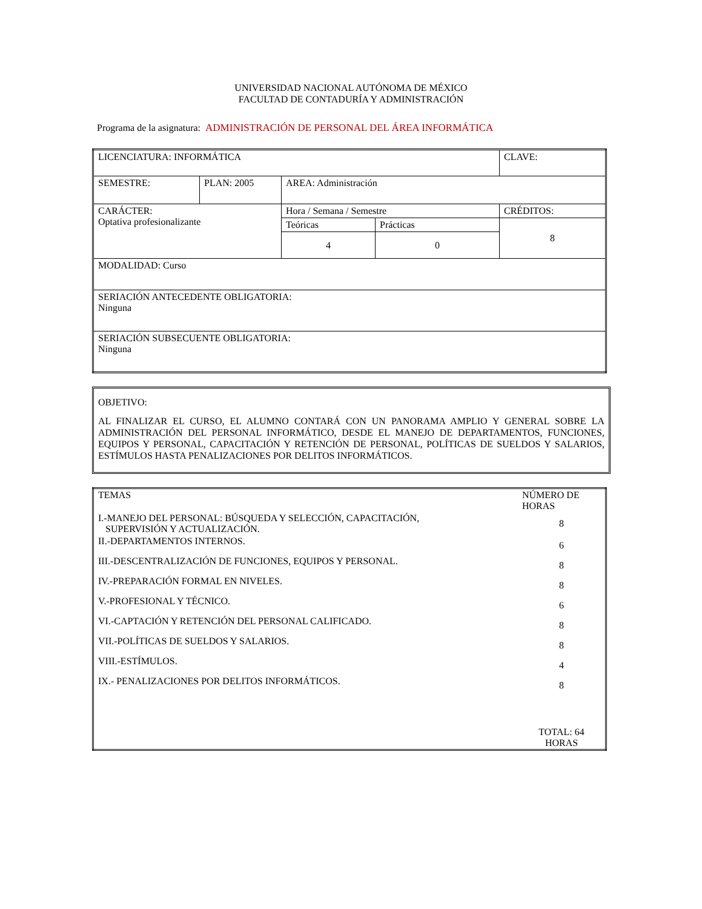UNIVERSIDAD NACIONAL AUTÓNOMA DE MÉXICO
FACULTAD DE CONTADURÍA Y ADMINISTRACIÓN
Programa de la asignatura: ADMINISTRACIÓN DE PERSONAL DEL ÁREA INFORMÁTICA
| LICENCIATURA: INFORMÁTICA | | | | CLAVE: |
| SEMESTRE: | PLAN: 2005 | AREA: Administración | | |
| CARÁCTER: Optativa profesionalizante | | Hora / Semana / Semestre | | CRÉDITOS: |
| | | Teóricas | Prácticas | 8 |
| | | 4 | 0 | |
| MODALIDAD: Curso | | | | |
| SERIACIÓN ANTECEDENTE OBLIGATORIA: Ninguna | | | | |
| SERIACIÓN SUBSECUENTE OBLIGATORIA: Ninguna | | | | |
OBJETIVO:
AL FINALIZAR EL CURSO, EL ALUMNO CONTARÁ CON UN PANORAMA AMPLIO Y GENERAL SOBRE LA ADMINISTRACIÓN DEL PERSONAL INFORMÁTICO, DESDE EL MANEJO DE DEPARTAMENTOS, FUNCIONES, EQUIPOS Y PERSONAL, CAPACITACIÓN Y RETENCIÓN DE PERSONAL, POLÍTICAS DE SUELDOS Y SALARIOS, ESTÍMULOS HASTA PENALIZACIONES POR DELITOS INFORMÁTICOS.
| TEMAS | NÚMERO DE HORAS |
| I.-MANEJO DEL PERSONAL: BÚSQUEDA Y SELECCIÓN, CAPACITACIÓN, SUPERVISIÓN Y ACTUALIZACIÓN. | 8 |
| II.-DEPARTAMENTOS INTERNOS. | 6 |
| III.-DESCENTRALIZACIÓN DE FUNCIONES, EQUIPOS Y PERSONAL. | 8 |
| IV.-PREPARACIÓN FORMAL EN NIVELES. | 8 |
| V.-PROFESIONAL Y TÉCNICO. | 6 |
| VI.-CAPTACIÓN Y RETENCIÓN DEL PERSONAL CALIFICADO. | 8 |
| VII.-POLÍTICAS DE SUELDOS Y SALARIOS. | 8 |
| VIII.-ESTÍMULOS. | 4 |
| IX.- PENALIZACIONES POR DELITOS INFORMÁTICOS. | 8 |
| | TOTAL: 64 HORAS |